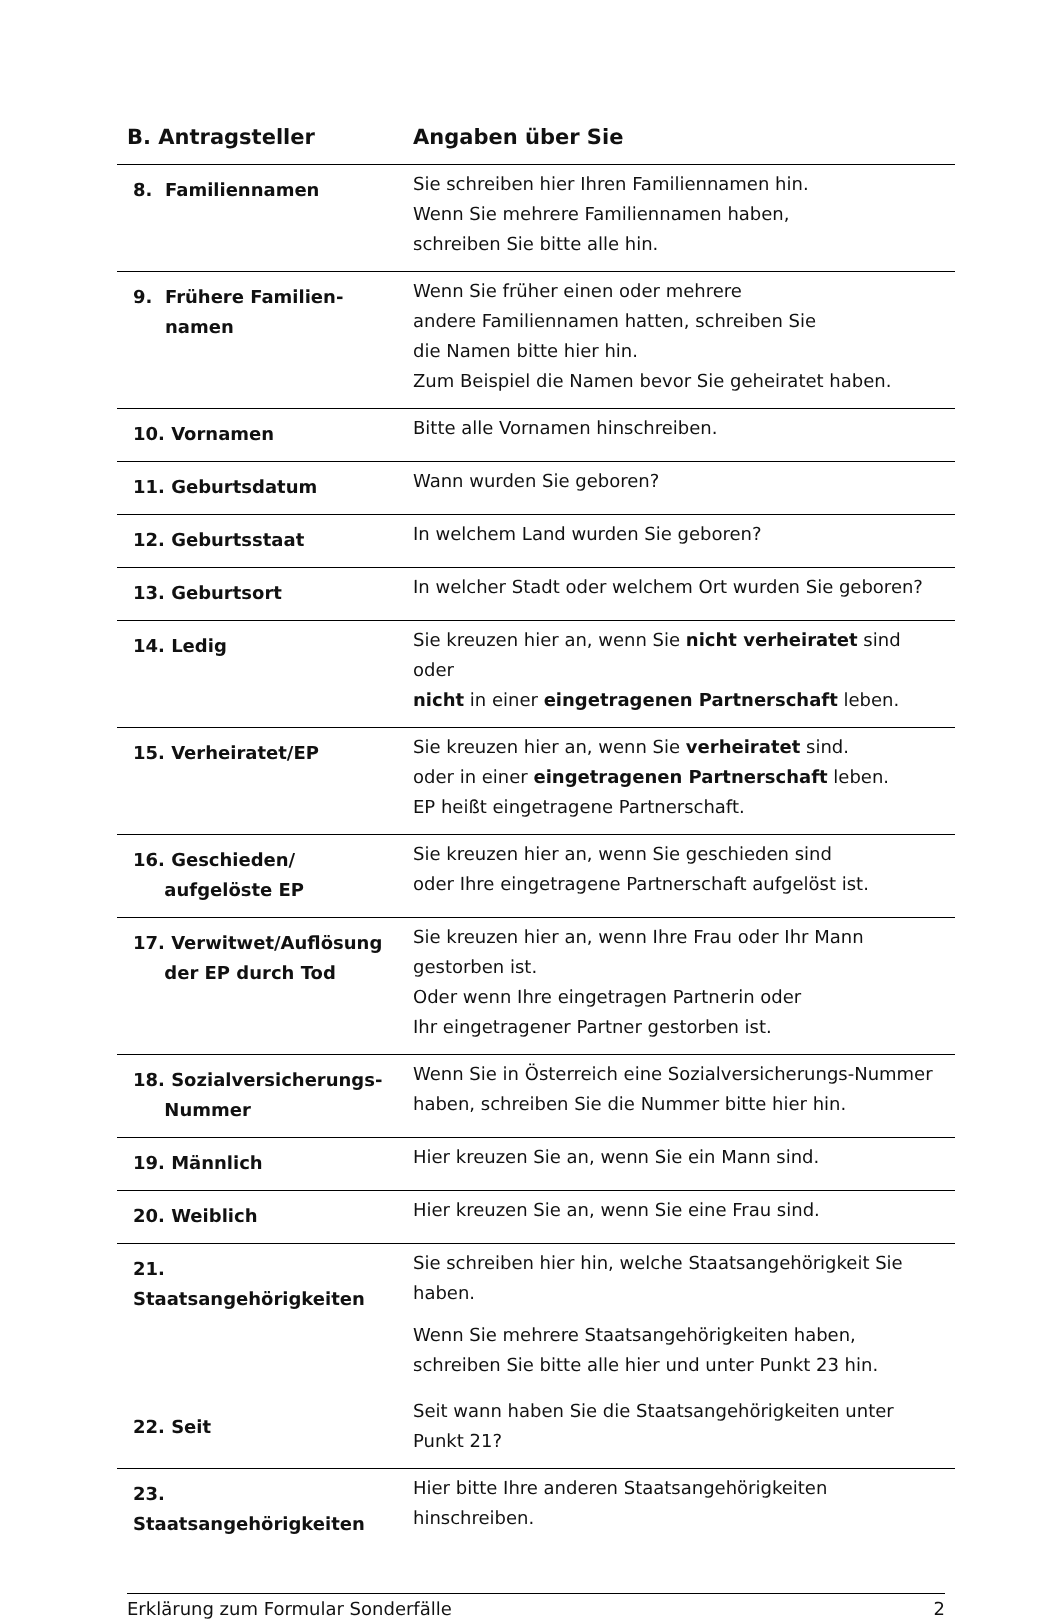| B. Antragsteller | Angaben über Sie |
| --- | --- |
| 8. Familiennamen | Sie schreiben hier Ihren Familiennamen hin. Wenn Sie mehrere Familiennamen haben, schreiben Sie bitte alle hin. |
| 9. Frühere Familien- namen | Wenn Sie früher einen oder mehrere andere Familiennamen hatten, schreiben Sie die Namen bitte hier hin. Zum Beispiel die Namen bevor Sie geheiratet haben. |
| 10. Vornamen | Bitte alle Vornamen hinschreiben. |
| 11. Geburtsdatum | Wann wurden Sie geboren? |
| 12. Geburtsstaat | In welchem Land wurden Sie geboren? |
| 13. Geburtsort | In welcher Stadt oder welchem Ort wurden Sie geboren? |
| 14. Ledig | Sie kreuzen hier an, wenn Sie nicht verheiratet sind oder nicht in einer eingetragenen Partnerschaft leben. |
| 15. Verheiratet/EP | Sie kreuzen hier an, wenn Sie verheiratet sind. oder in einer eingetragenen Partnerschaft leben. EP heißt eingetragene Partnerschaft. |
| 16. Geschieden/ aufgelöste EP | Sie kreuzen hier an, wenn Sie geschieden sind oder Ihre eingetragene Partnerschaft aufgelöst ist. |
| 17. Verwitwet/Auflösung der EP durch Tod | Sie kreuzen hier an, wenn Ihre Frau oder Ihr Mann gestorben ist. Oder wenn Ihre eingetragen Partnerin oder Ihr eingetragener Partner gestorben ist. |
| 18. Sozialversicherungs- Nummer | Wenn Sie in Österreich eine Sozialversicherungs-Nummer haben, schreiben Sie die Nummer bitte hier hin. |
| 19. Männlich | Hier kreuzen Sie an, wenn Sie ein Mann sind. |
| 20. Weiblich | Hier kreuzen Sie an, wenn Sie eine Frau sind. |
| 21. Staatsangehörigkeiten | Sie schreiben hier hin, welche Staatsangehörigkeit Sie haben. Wenn Sie mehrere Staatsangehörigkeiten haben, schreiben Sie bitte alle hier und unter Punkt 23 hin. |
| 22. Seit | Seit wann haben Sie die Staatsangehörigkeiten unter Punkt 21? |
| 23. Staatsangehörigkeiten | Hier bitte Ihre anderen Staatsangehörigkeiten hinschreiben. |
Erklärung zum Formular Sonderfälle 2